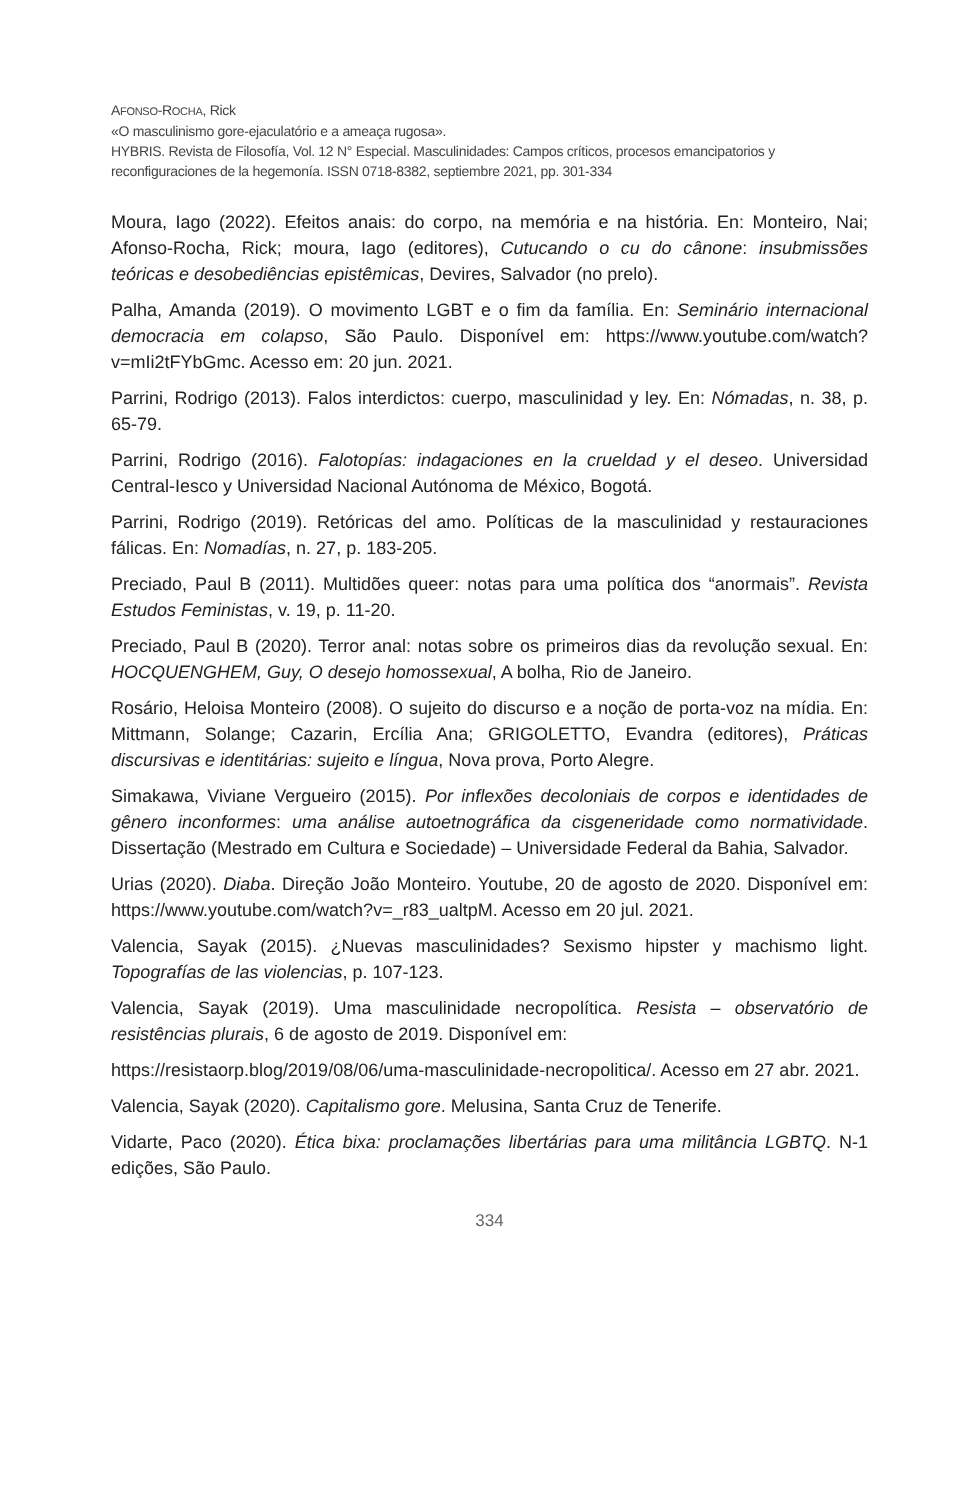AFONSO-ROCHA, Rick
«O masculinismo gore-ejaculatório e a ameaça rugosa».
HYBRIS. Revista de Filosofía, Vol. 12 N° Especial. Masculinidades: Campos críticos, procesos emancipatorios y reconfiguraciones de la hegemonía. ISSN 0718-8382, septiembre 2021, pp. 301-334
Moura, Iago (2022). Efeitos anais: do corpo, na memória e na história. En: Monteiro, Nai; Afonso-Rocha, Rick; moura, Iago (editores), Cutucando o cu do cânone: insubmissões teóricas e desobediências epistêmicas, Devires, Salvador (no prelo).
Palha, Amanda (2019). O movimento LGBT e o fim da família. En: Seminário internacional democracia em colapso, São Paulo. Disponível em: https://www.youtube.com/watch?v=mIi2tFYbGmc. Acesso em: 20 jun. 2021.
Parrini, Rodrigo (2013). Falos interdictos: cuerpo, masculinidad y ley. En: Nómadas, n. 38, p. 65-79.
Parrini, Rodrigo (2016). Falotopías: indagaciones en la crueldad y el deseo. Universidad Central-Iesco y Universidad Nacional Autónoma de México, Bogotá.
Parrini, Rodrigo (2019). Retóricas del amo. Políticas de la masculinidad y restauraciones fálicas. En: Nomadías, n. 27, p. 183-205.
Preciado, Paul B (2011). Multidões queer: notas para uma política dos “anormais”. Revista Estudos Feministas, v. 19, p. 11-20.
Preciado, Paul B (2020). Terror anal: notas sobre os primeiros dias da revolução sexual. En: HOCQUENGHEM, Guy, O desejo homossexual, A bolha, Rio de Janeiro.
Rosário, Heloisa Monteiro (2008). O sujeito do discurso e a noção de porta-voz na mídia. En: Mittmann, Solange; Cazarin, Ercília Ana; GRIGOLETTO, Evandra (editores), Práticas discursivas e identitárias: sujeito e língua, Nova prova, Porto Alegre.
Simakawa, Viviane Vergueiro (2015). Por inflexões decoloniais de corpos e identidades de gênero inconformes: uma análise autoetnográfica da cisgeneridade como normatividade. Dissertação (Mestrado em Cultura e Sociedade) – Universidade Federal da Bahia, Salvador.
Urias (2020). Diaba. Direção João Monteiro. Youtube, 20 de agosto de 2020. Disponível em: https://www.youtube.com/watch?v=_r83_ualtpM. Acesso em 20 jul. 2021.
Valencia, Sayak (2015). ¿Nuevas masculinidades? Sexismo hipster y machismo light. Topografías de las violencias, p. 107-123.
Valencia, Sayak (2019). Uma masculinidade necropolítica. Resista – observatório de resistências plurais, 6 de agosto de 2019. Disponível em:
https://resistaorp.blog/2019/08/06/uma-masculinidade-necropolitica/. Acesso em 27 abr. 2021.
Valencia, Sayak (2020). Capitalismo gore. Melusina, Santa Cruz de Tenerife.
Vidarte, Paco (2020). Ética bixa: proclamações libertárias para uma militância LGBTQ. N-1 edições, São Paulo.
334